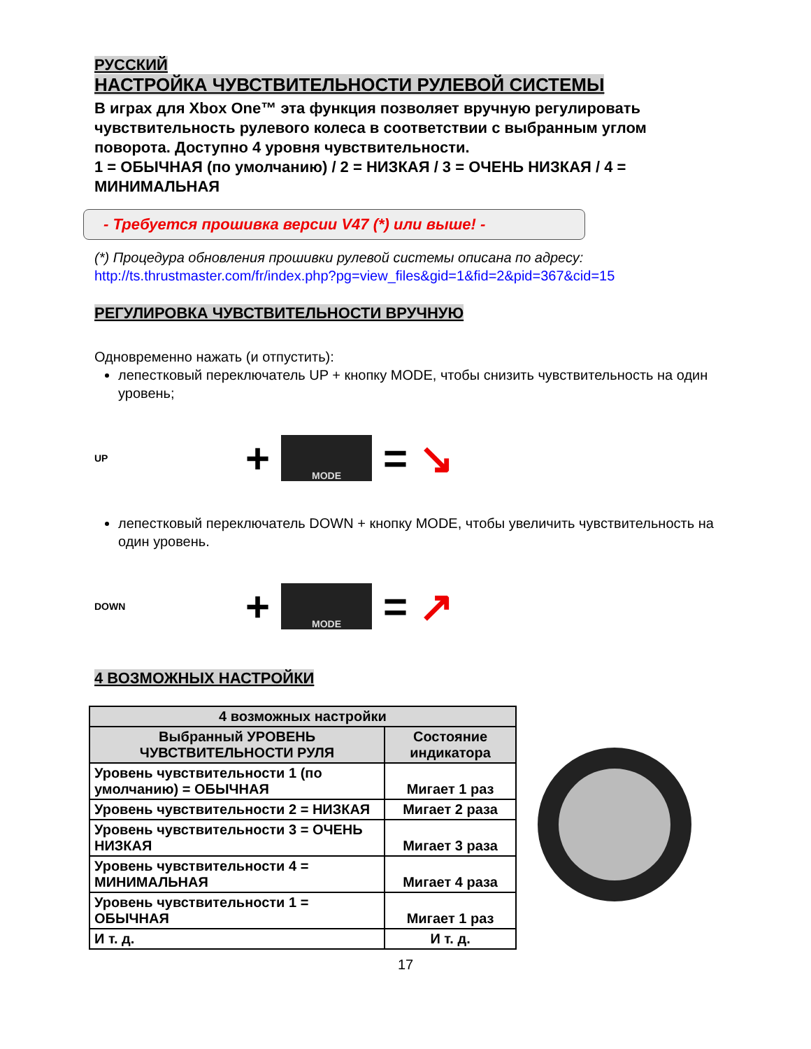РУССКИЙ
НАСТРОЙКА ЧУВСТВИТЕЛЬНОСТИ РУЛЕВОЙ СИСТЕМЫ
В играх для Xbox One™ эта функция позволяет вручную регулировать чувствительность рулевого колеса в соответствии с выбранным углом поворота. Доступно 4 уровня чувствительности.
1 = ОБЫЧНАЯ (по умолчанию) / 2 = НИЗКАЯ / 3 = ОЧЕНЬ НИЗКАЯ / 4 = МИНИМАЛЬНАЯ
- Требуется прошивка версии V47 (*) или выше! -
(*) Процедура обновления прошивки рулевой системы описана по адресу:
http://ts.thrustmaster.com/fr/index.php?pg=view_files&gid=1&fid=2&pid=367&cid=15
РЕГУЛИРОВКА ЧУВСТВИТЕЛЬНОСТИ ВРУЧНУЮ
Одновременно нажать (и отпустить):
лепестковый переключатель UP + кнопку MODE, чтобы снизить чувствительность на один уровень;
UP +
MODE
= ↘
лепестковый переключатель DOWN + кнопку MODE, чтобы увеличить чувствительность на один уровень.
DOWN +
MODE
= ↗
4 ВОЗМОЖНЫХ НАСТРОЙКИ
| 4 возможных настройки | |
| --- | --- |
| Выбранный УРОВЕНЬ ЧУВСТВИТЕЛЬНОСТИ РУЛЯ | Состояние индикатора |
| Уровень чувствительности 1 (по умолчанию) = ОБЫЧНАЯ | Мигает 1 раз |
| Уровень чувствительности 2 = НИЗКАЯ | Мигает 2 раза |
| Уровень чувствительности 3 = ОЧЕНЬ НИЗКАЯ | Мигает 3 раза |
| Уровень чувствительности 4 = МИНИМАЛЬНАЯ | Мигает 4 раза |
| Уровень чувствительности 1 = ОБЫЧНАЯ | Мигает 1 раз |
| И т. д. | И т. д. |
17